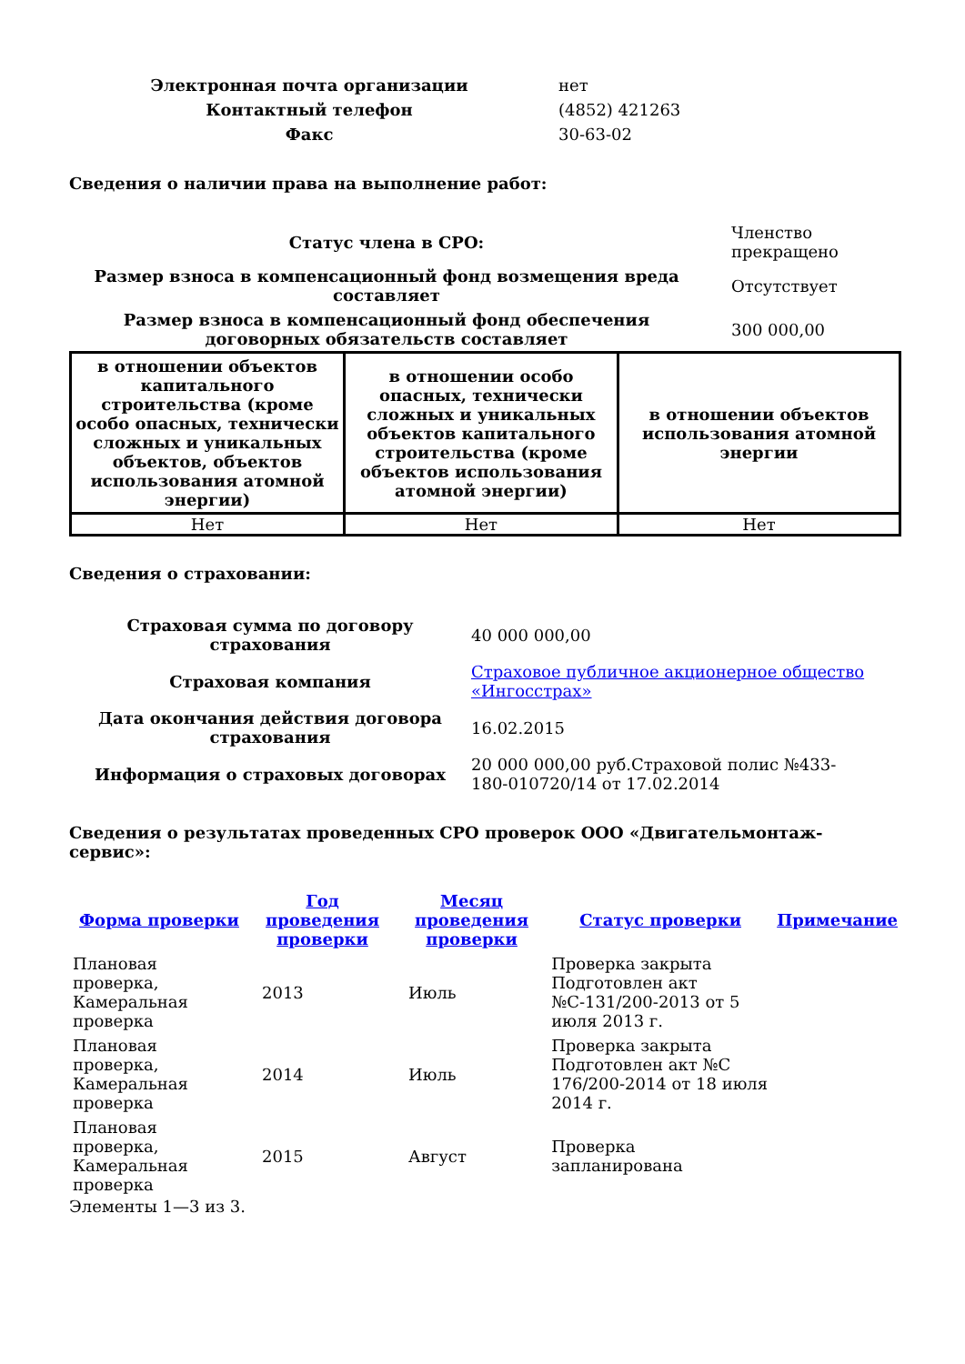| Электронная почта организации | нет |
| Контактный телефон | (4852) 421263 |
| Факс | 30-63-02 |
Сведения о наличии права на выполнение работ:
| Статус члена в СРО: | Членство прекращено |
| Размер взноса в компенсационный фонд возмещения вреда составляет | Отсутствует |
| Размер взноса в компенсационный фонд обеспечения договорных обязательств составляет | 300 000,00 |
| в отношении объектов капитального строительства (кроме особо опасных, технически сложных и уникальных объектов, объектов использования атомной энергии) | в отношении особо опасных, технически сложных и уникальных объектов капитального строительства (кроме объектов использования атомной энергии) | в отношении объектов использования атомной энергии |
| --- | --- | --- |
| Нет | Нет | Нет |
Сведения о страховании:
| Страховая сумма по договору страхования | 40 000 000,00 |
| Страховая компания | Страховое публичное акционерное общество «Ингосстрах» |
| Дата окончания действия договора страхования | 16.02.2015 |
| Информация о страховых договорах | 20 000 000,00 руб.Страховой полис №433-180-010720/14 от 17.02.2014 |
Сведения о результатах проведенных СРО проверок ООО «Двигательмонтаж-сервис»:
| Форма проверки | Год проведения проверки | Месяц проведения проверки | Статус проверки | Примечание |
| --- | --- | --- | --- | --- |
| Плановая проверка, Камеральная проверка | 2013 | Июль | Проверка закрыта Подготовлен акт №С-131/200-2013 от 5 июля 2013 г. | |
| Плановая проверка, Камеральная проверка | 2014 | Июль | Проверка закрыта Подготовлен акт №С 176/200-2014 от 18 июля 2014 г. | |
| Плановая проверка, Камеральная проверка | 2015 | Август | Проверка запланирована | |
Элементы 1—3 из 3.